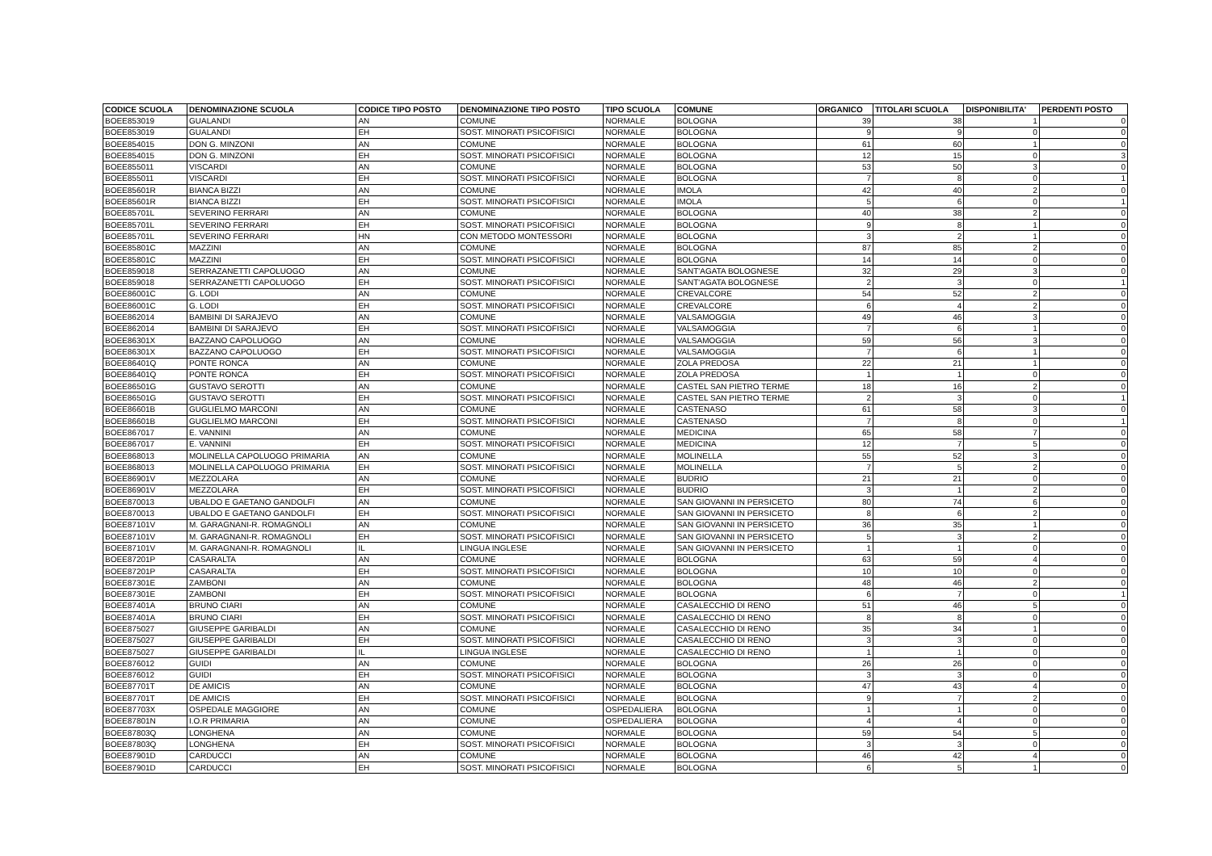| CODICE SCUOLA | DENOMINAZIONE SCUOLA | CODICE TIPO POSTO | DENOMINAZIONE TIPO POSTO | TIPO SCUOLA | COMUNE | ORGANICO | TITOLARI SCUOLA | DISPONIBILITA' | PERDENTI POSTO |
| --- | --- | --- | --- | --- | --- | --- | --- | --- | --- |
| BOEE853019 | GUALANDI | AN | COMUNE | NORMALE | BOLOGNA | 39 | 38 | 1 | 0 |
| BOEE853019 | GUALANDI | EH | SOST. MINORATI PSICOFISICI | NORMALE | BOLOGNA | 9 | 9 | 0 | 0 |
| BOEE854015 | DON G. MINZONI | AN | COMUNE | NORMALE | BOLOGNA | 61 | 60 | 1 | 0 |
| BOEE854015 | DON G. MINZONI | EH | SOST. MINORATI PSICOFISICI | NORMALE | BOLOGNA | 12 | 15 | 0 | 3 |
| BOEE855011 | VISCARDI | AN | COMUNE | NORMALE | BOLOGNA | 53 | 50 | 3 | 0 |
| BOEE855011 | VISCARDI | EH | SOST. MINORATI PSICOFISICI | NORMALE | BOLOGNA | 7 | 8 | 0 | 1 |
| BOEE85601R | BIANCA BIZZI | AN | COMUNE | NORMALE | IMOLA | 42 | 40 | 2 | 0 |
| BOEE85601R | BIANCA BIZZI | EH | SOST. MINORATI PSICOFISICI | NORMALE | IMOLA | 5 | 6 | 0 | 1 |
| BOEE85701L | SEVERINO FERRARI | AN | COMUNE | NORMALE | BOLOGNA | 40 | 38 | 2 | 0 |
| BOEE85701L | SEVERINO FERRARI | EH | SOST. MINORATI PSICOFISICI | NORMALE | BOLOGNA | 9 | 8 | 1 | 0 |
| BOEE85701L | SEVERINO FERRARI | HN | CON METODO MONTESSORI | NORMALE | BOLOGNA | 3 | 2 | 1 | 0 |
| BOEE85801C | MAZZINI | AN | COMUNE | NORMALE | BOLOGNA | 87 | 85 | 2 | 0 |
| BOEE85801C | MAZZINI | EH | SOST. MINORATI PSICOFISICI | NORMALE | BOLOGNA | 14 | 14 | 0 | 0 |
| BOEE859018 | SERRAZANETTI CAPOLUOGO | AN | COMUNE | NORMALE | SANT'AGATA BOLOGNESE | 32 | 29 | 3 | 0 |
| BOEE859018 | SERRAZANETTI CAPOLUOGO | EH | SOST. MINORATI PSICOFISICI | NORMALE | SANT'AGATA BOLOGNESE | 2 | 3 | 0 | 1 |
| BOEE86001C | G. LODI | AN | COMUNE | NORMALE | CREVALCORE | 54 | 52 | 2 | 0 |
| BOEE86001C | G. LODI | EH | SOST. MINORATI PSICOFISICI | NORMALE | CREVALCORE | 6 | 4 | 2 | 0 |
| BOEE862014 | BAMBINI DI SARAJEVO | AN | COMUNE | NORMALE | VALSAMOGGIA | 49 | 46 | 3 | 0 |
| BOEE862014 | BAMBINI DI SARAJEVO | EH | SOST. MINORATI PSICOFISICI | NORMALE | VALSAMOGGIA | 7 | 6 | 1 | 0 |
| BOEE86301X | BAZZANO CAPOLUOGO | AN | COMUNE | NORMALE | VALSAMOGGIA | 59 | 56 | 3 | 0 |
| BOEE86301X | BAZZANO CAPOLUOGO | EH | SOST. MINORATI PSICOFISICI | NORMALE | VALSAMOGGIA | 7 | 6 | 1 | 0 |
| BOEE86401Q | PONTE RONCA | AN | COMUNE | NORMALE | ZOLA PREDOSA | 22 | 21 | 1 | 0 |
| BOEE86401Q | PONTE RONCA | EH | SOST. MINORATI PSICOFISICI | NORMALE | ZOLA PREDOSA | 1 | 1 | 0 | 0 |
| BOEE86501G | GUSTAVO SEROTTI | AN | COMUNE | NORMALE | CASTEL SAN PIETRO TERME | 18 | 16 | 2 | 0 |
| BOEE86501G | GUSTAVO SEROTTI | EH | SOST. MINORATI PSICOFISICI | NORMALE | CASTEL SAN PIETRO TERME | 2 | 3 | 0 | 1 |
| BOEE86601B | GUGLIELMO MARCONI | AN | COMUNE | NORMALE | CASTENASO | 61 | 58 | 3 | 0 |
| BOEE86601B | GUGLIELMO MARCONI | EH | SOST. MINORATI PSICOFISICI | NORMALE | CASTENASO | 7 | 8 | 0 | 1 |
| BOEE867017 | E. VANNINI | AN | COMUNE | NORMALE | MEDICINA | 65 | 58 | 7 | 0 |
| BOEE867017 | E. VANNINI | EH | SOST. MINORATI PSICOFISICI | NORMALE | MEDICINA | 12 | 7 | 5 | 0 |
| BOEE868013 | MOLINELLA CAPOLUOGO PRIMARIA | AN | COMUNE | NORMALE | MOLINELLA | 55 | 52 | 3 | 0 |
| BOEE868013 | MOLINELLA CAPOLUOGO PRIMARIA | EH | SOST. MINORATI PSICOFISICI | NORMALE | MOLINELLA | 7 | 5 | 2 | 0 |
| BOEE86901V | MEZZOLARA | AN | COMUNE | NORMALE | BUDRIO | 21 | 21 | 0 | 0 |
| BOEE86901V | MEZZOLARA | EH | SOST. MINORATI PSICOFISICI | NORMALE | BUDRIO | 3 | 1 | 2 | 0 |
| BOEE870013 | UBALDO E GAETANO GANDOLFI | AN | COMUNE | NORMALE | SAN GIOVANNI IN PERSICETO | 80 | 74 | 6 | 0 |
| BOEE870013 | UBALDO E GAETANO GANDOLFI | EH | SOST. MINORATI PSICOFISICI | NORMALE | SAN GIOVANNI IN PERSICETO | 8 | 6 | 2 | 0 |
| BOEE87101V | M. GARAGNANI-R. ROMAGNOLI | AN | COMUNE | NORMALE | SAN GIOVANNI IN PERSICETO | 36 | 35 | 1 | 0 |
| BOEE87101V | M. GARAGNANI-R. ROMAGNOLI | EH | SOST. MINORATI PSICOFISICI | NORMALE | SAN GIOVANNI IN PERSICETO | 5 | 3 | 2 | 0 |
| BOEE87101V | M. GARAGNANI-R. ROMAGNOLI | IL | LINGUA INGLESE | NORMALE | SAN GIOVANNI IN PERSICETO | 1 | 1 | 0 | 0 |
| BOEE87201P | CASARALTA | AN | COMUNE | NORMALE | BOLOGNA | 63 | 59 | 4 | 0 |
| BOEE87201P | CASARALTA | EH | SOST. MINORATI PSICOFISICI | NORMALE | BOLOGNA | 10 | 10 | 0 | 0 |
| BOEE87301E | ZAMBONI | AN | COMUNE | NORMALE | BOLOGNA | 48 | 46 | 2 | 0 |
| BOEE87301E | ZAMBONI | EH | SOST. MINORATI PSICOFISICI | NORMALE | BOLOGNA | 6 | 7 | 0 | 1 |
| BOEE87401A | BRUNO CIARI | AN | COMUNE | NORMALE | CASALECCHIO DI RENO | 51 | 46 | 5 | 0 |
| BOEE87401A | BRUNO CIARI | EH | SOST. MINORATI PSICOFISICI | NORMALE | CASALECCHIO DI RENO | 8 | 8 | 0 | 0 |
| BOEE875027 | GIUSEPPE GARIBALDI | AN | COMUNE | NORMALE | CASALECCHIO DI RENO | 35 | 34 | 1 | 0 |
| BOEE875027 | GIUSEPPE GARIBALDI | EH | SOST. MINORATI PSICOFISICI | NORMALE | CASALECCHIO DI RENO | 3 | 3 | 0 | 0 |
| BOEE875027 | GIUSEPPE GARIBALDI | IL | LINGUA INGLESE | NORMALE | CASALECCHIO DI RENO | 1 | 1 | 0 | 0 |
| BOEE876012 | GUIDI | AN | COMUNE | NORMALE | BOLOGNA | 26 | 26 | 0 | 0 |
| BOEE876012 | GUIDI | EH | SOST. MINORATI PSICOFISICI | NORMALE | BOLOGNA | 3 | 3 | 0 | 0 |
| BOEE87701T | DE AMICIS | AN | COMUNE | NORMALE | BOLOGNA | 47 | 43 | 4 | 0 |
| BOEE87701T | DE AMICIS | EH | SOST. MINORATI PSICOFISICI | NORMALE | BOLOGNA | 9 | 7 | 2 | 0 |
| BOEE87703X | OSPEDALE MAGGIORE | AN | COMUNE | OSPEDALIERA | BOLOGNA | 1 | 1 | 0 | 0 |
| BOEE87801N | I.O.R PRIMARIA | AN | COMUNE | OSPEDALIERA | BOLOGNA | 4 | 4 | 0 | 0 |
| BOEE87803Q | LONGHENA | AN | COMUNE | NORMALE | BOLOGNA | 59 | 54 | 5 | 0 |
| BOEE87803Q | LONGHENA | EH | SOST. MINORATI PSICOFISICI | NORMALE | BOLOGNA | 3 | 3 | 0 | 0 |
| BOEE87901D | CARDUCCI | AN | COMUNE | NORMALE | BOLOGNA | 46 | 42 | 4 | 0 |
| BOEE87901D | CARDUCCI | EH | SOST. MINORATI PSICOFISICI | NORMALE | BOLOGNA | 6 | 5 | 1 | 0 |